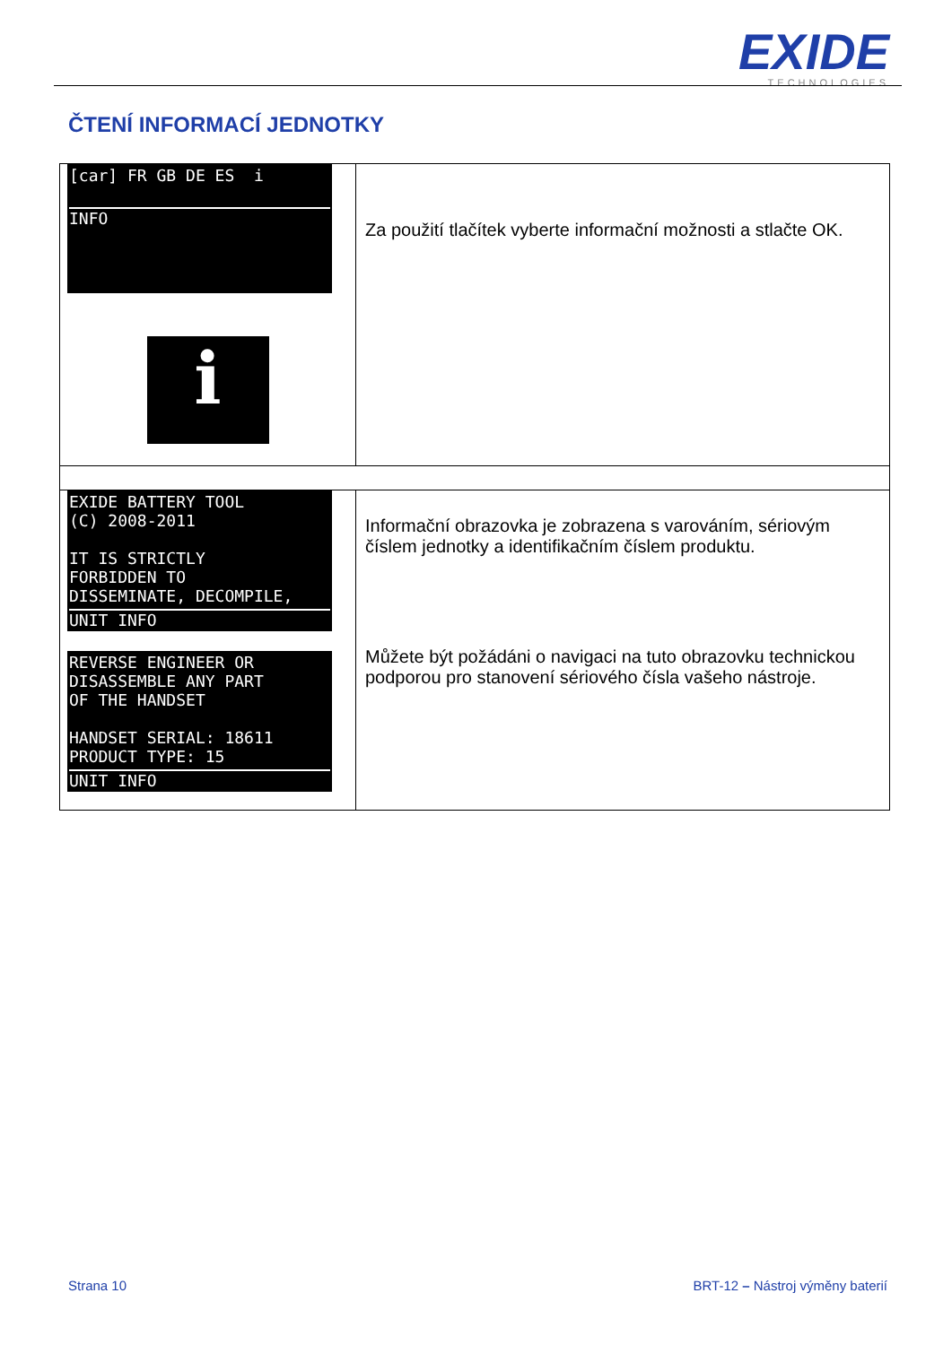EXIDE
TECHNOLOGIES
ČTENÍ INFORMACÍ JEDNOTKY
| [car] FR GB DE ES i INFO i | Za použití tlačítek vyberte informační možnosti a stlačte OK. |
| EXIDE BATTERY TOOL (C) 2008-2011 IT IS STRICTLY FORBIDDEN TO DISSEMINATE, DECOMPILE, UNIT INFO REVERSE ENGINEER OR DISASSEMBLE ANY PART OF THE HANDSET HANDSET SERIAL: 18611 PRODUCT TYPE: 15 UNIT INFO | Informační obrazovka je zobrazena s varováním, sériovým číslem jednotky a identifikačním číslem produktu. Můžete být požádáni o navigaci na tuto obrazovku technickou podporou pro stanovení sériového čísla vašeho nástroje. |
Strana 10
BRT-12 – Nástroj výměny baterií